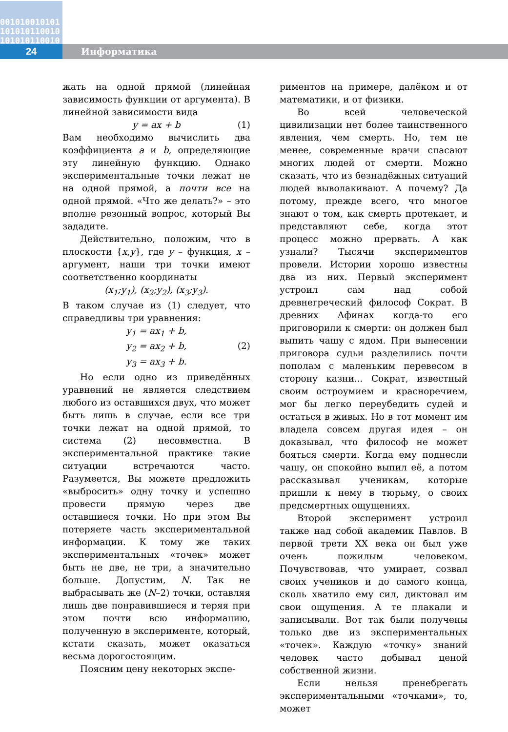001010010101
101010110010
101010110010
24 Информатика
жать на одной прямой (линейная зависимость функции от аргумента). В линейной зависимости вида
y = ax + b (1)
Вам необходимо вычислить два коэффициента a и b, определяющие эту линейную функцию. Однако экспериментальные точки лежат не на одной прямой, а почти все на одной прямой. «Что же делать?» – это вполне резонный вопрос, который Вы зададите.
Действительно, положим, что в плоскости {x,y}, где y – функция, x – аргумент, наши три точки имеют соответственно координаты
(x<sub>1</sub>;y<sub>1</sub>), (x<sub>2</sub>;y<sub>2</sub>), (x<sub>3</sub>;y<sub>3</sub>).
В таком случае из (1) следует, что справедливы три уравнения:
y<sub>1</sub> = ax<sub>1</sub> + b,
y<sub>2</sub> = ax<sub>2</sub> + b, (2)
y<sub>3</sub> = ax<sub>3</sub> + b.
Но если одно из приведённых уравнений не является следствием любого из оставшихся двух, что может быть лишь в случае, если все три точки лежат на одной прямой, то система (2) несовместна. В экспериментальной практике такие ситуации встречаются часто. Разумеется, Вы можете предложить «выбросить» одну точку и успешно провести прямую через две оставшиеся точки. Но при этом Вы потеряете часть экспериментальной информации. К тому же таких экспериментальных «точек» может быть не две, не три, а значительно больше. Допустим, N. Так не выбрасывать же (N–2) точки, оставляя лишь две понравившиеся и теряя при этом почти всю информацию, полученную в эксперименте, который, кстати сказать, может оказаться весьма дорогостоящим.
Поясним цену некоторых экспе-
риментов на примере, далёком и от математики, и от физики.
Во всей человеческой цивилизации нет более таинственного явления, чем смерть. Но, тем не менее, современные врачи спасают многих людей от смерти. Можно сказать, что из безнадёжных ситуаций людей выволакивают. А почему? Да потому, прежде всего, что многое знают о том, как смерть протекает, и представляют себе, когда этот процесс можно прервать. А как узнали? Тысячи экспериментов провели. Истории хорошо известны два из них. Первый эксперимент устроил сам над собой древнегреческий философ Сократ. В древних Афинах когда-то его приговорили к смерти: он должен был выпить чашу с ядом. При вынесении приговора судьи разделились почти пополам с маленьким перевесом в сторону казни... Сократ, известный своим остроумием и красноречием, мог бы легко переубедить судей и остаться в живых. Но в тот момент им владела совсем другая идея – он доказывал, что философ не может бояться смерти. Когда ему поднесли чашу, он спокойно выпил её, а потом рассказывал ученикам, которые пришли к нему в тюрьму, о своих предсмертных ощущениях.
Второй эксперимент устроил также над собой академик Павлов. В первой трети XX века он был уже очень пожилым человеком. Почувствовав, что умирает, созвал своих учеников и до самого конца, сколь хватило ему сил, диктовал им свои ощущения. А те плакали и записывали. Вот так были получены только две из экспериментальных «точек». Каждую «точку» знаний человек часто добывал ценой собственной жизни.
Если нельзя пренебрегать экспериментальными «точками», то, может